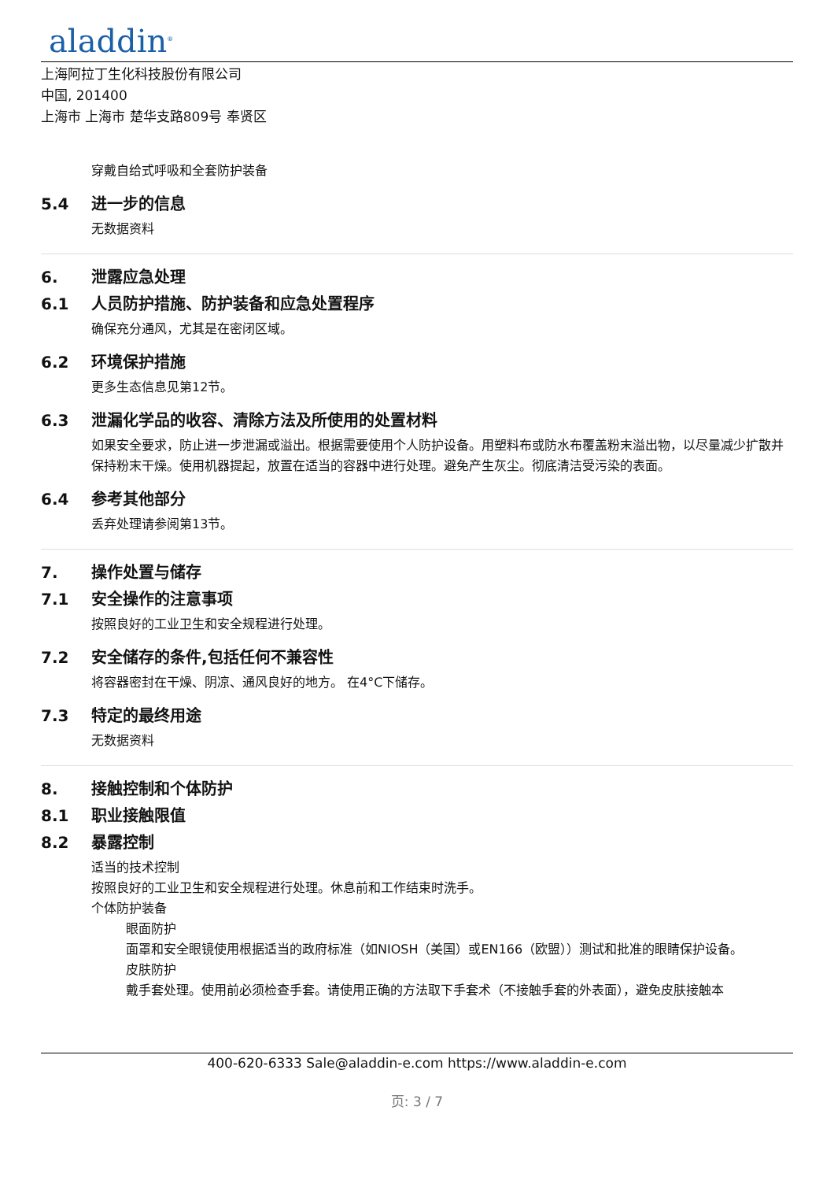aladdin<sup>®</sup>
上海阿拉丁生化科技股份有限公司
中国, 201400
上海市 上海市 楚华支路809号 奉贤区
穿戴自给式呼吸和全套防护装备
5.4 进一步的信息
无数据资料
6. 泄露应急处理
6.1 人员防护措施、防护装备和应急处置程序
确保充分通风，尤其是在密闭区域。
6.2 环境保护措施
更多生态信息见第12节。
6.3 泄漏化学品的收容、清除方法及所使用的处置材料
如果安全要求，防止进一步泄漏或溢出。根据需要使用个人防护设备。用塑料布或防水布覆盖粉末溢出物，以尽量减少扩散并保持粉末干燥。使用机器提起，放置在适当的容器中进行处理。避免产生灰尘。彻底清洁受污染的表面。
6.4 参考其他部分
丢弃处理请参阅第13节。
7. 操作处置与储存
7.1 安全操作的注意事项
按照良好的工业卫生和安全规程进行处理。
7.2 安全储存的条件,包括任何不兼容性
将容器密封在干燥、阴凉、通风良好的地方。 在4°C下储存。
7.3 特定的最终用途
无数据资料
8. 接触控制和个体防护
8.1 职业接触限值
8.2 暴露控制
适当的技术控制
按照良好的工业卫生和安全规程进行处理。休息前和工作结束时洗手。
个体防护装备
眼面防护
面罩和安全眼镜使用根据适当的政府标准（如NIOSH（美国）或EN166（欧盟））测试和批准的眼睛保护设备。
皮肤防护
戴手套处理。使用前必须检查手套。请使用正确的方法取下手套术（不接触手套的外表面），避免皮肤接触本
400-620-6333 Sale@aladdin-e.com https://www.aladdin-e.com
页: 3 / 7